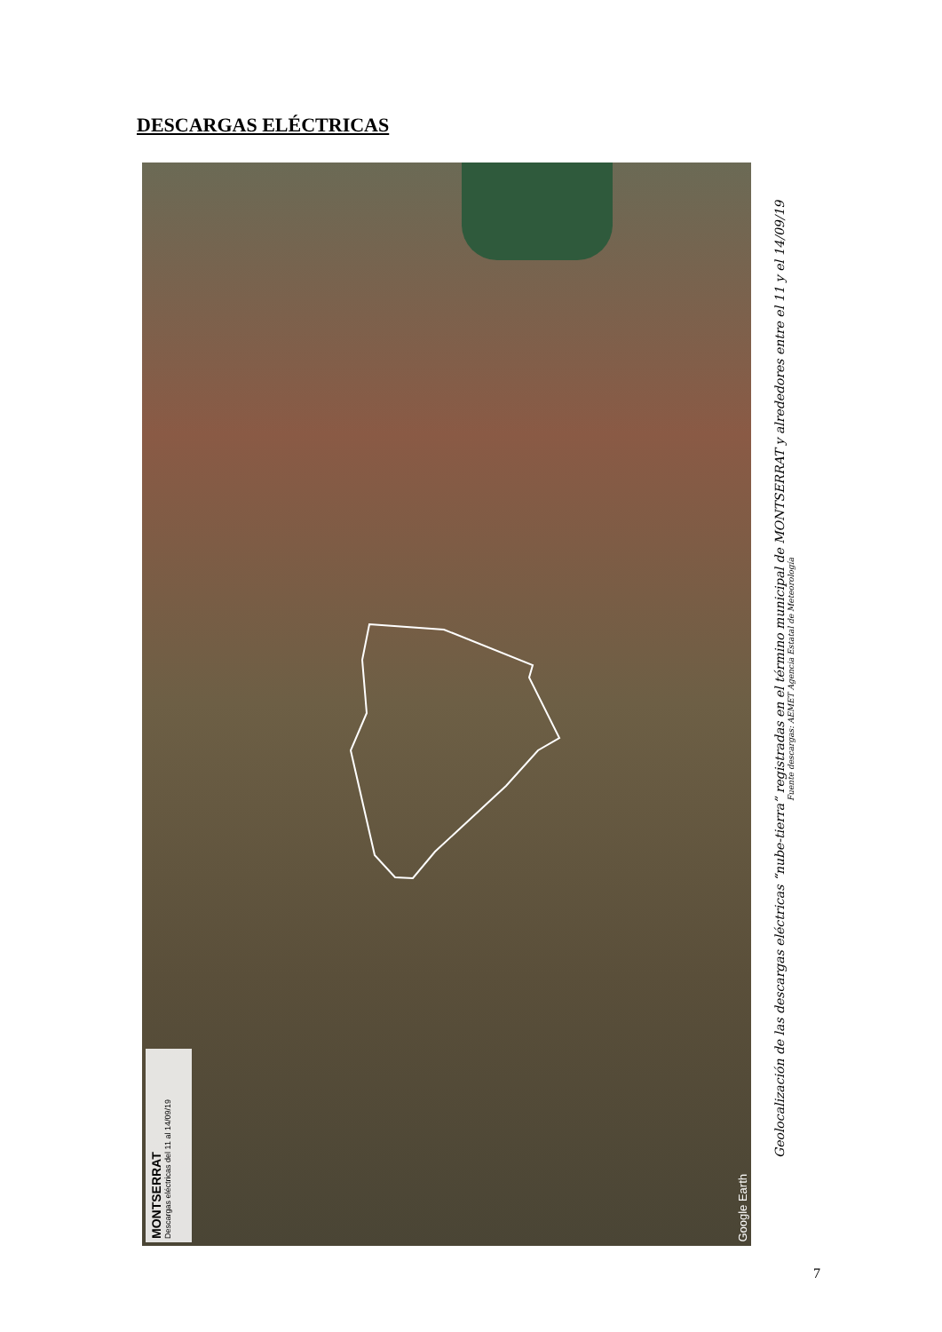DESCARGAS ELÉCTRICAS
MONTSERRAT
Descargas eléctricas del 11 al 14/09/19
Google Earth
Geolocalización de las descargas eléctricas “nube-tierra” registradas en el término municipal de MONTSERRAT y alrededores entre el 11 y el 14/09/19
Fuente descargas: AEMET Agencia Estatal de Meteorología
7